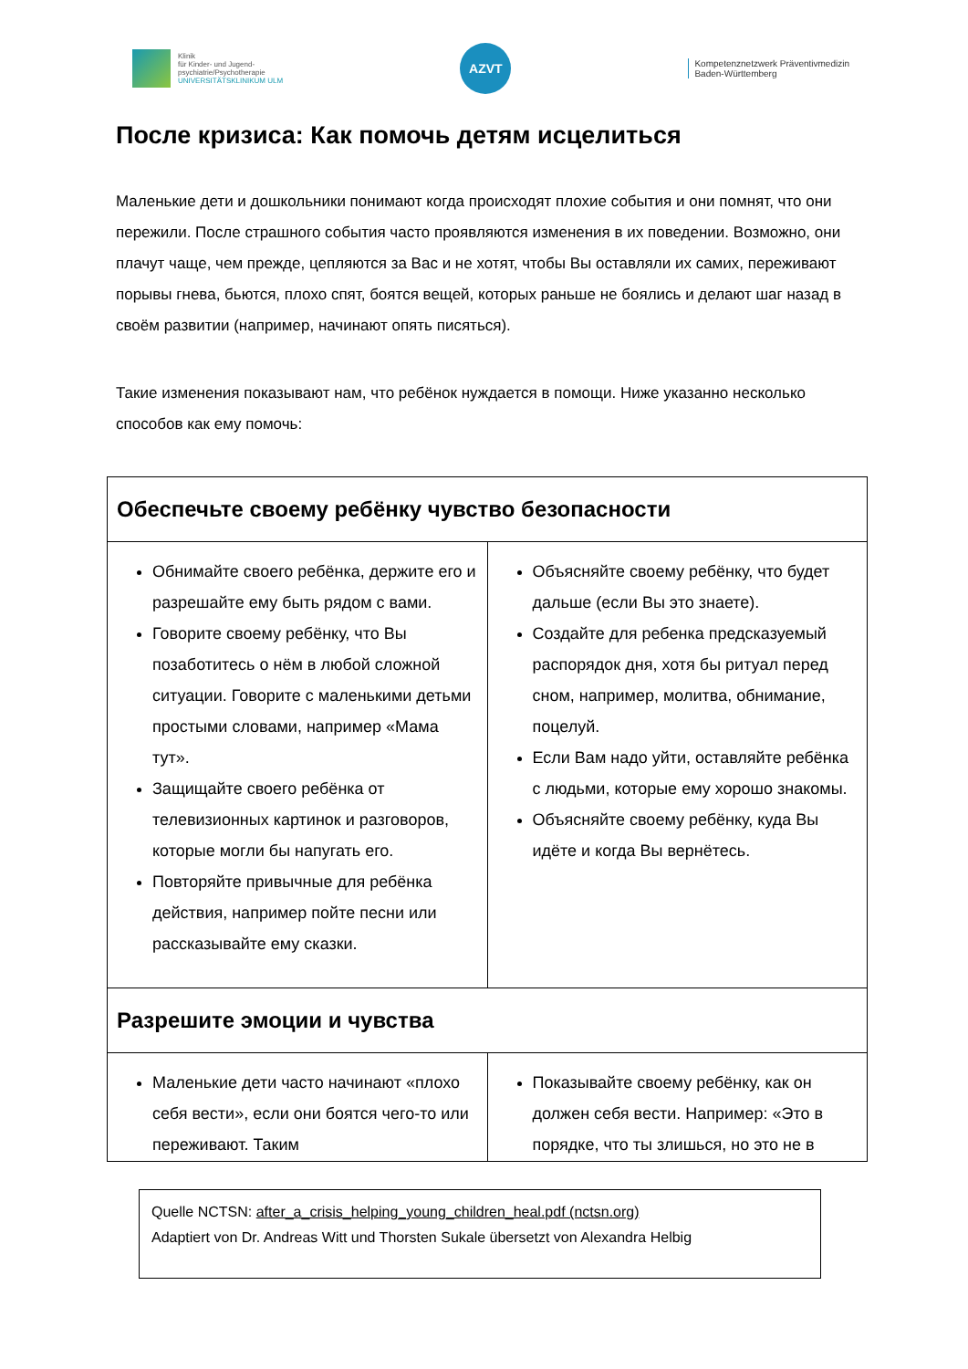Klinik
für Kinder- und Jugend-
psychiatrie/Psychotherapie
UNIVERSITÄTSKLINIKUM ULM
AZVT
Kompetenznetzwerk Präventivmedizin
Baden-Württemberg
После кризиса: Как помочь детям исцелиться
Маленькие дети и дошкольники понимают когда происходят плохие события и они помнят, что они пережили. После страшного события часто проявляются изменения в их поведении. Возможно, они плачут чаще, чем прежде, цепляются за Вас и не хотят, чтобы Вы оставляли их самих, переживают порывы гнева, бьются, плохо спят, боятся вещей, которых раньше не боялись и делают шаг назад в своём развитии (например, начинают опять писяться).
Такие изменения показывают нам, что ребёнок нуждается в помощи. Ниже указанно несколько способов как ему помочь:
| Обеспечьте своему ребёнку чувство безопасности | |
| Обнимайте своего ребёнка, держите его и разрешайте ему быть рядом с вами. Говорите своему ребёнку, что Вы позаботитесь о нём в любой сложной ситуации. Говорите с маленькими детьми простыми словами, например «Мама тут». Защищайте своего ребёнка от телевизионных картинок и разговоров, которые могли бы напугать его. Повторяйте привычные для ребёнка действия, например пойте песни или рассказывайте ему сказки. | Объясняйте своему ребёнку, что будет дальше (если Вы это знаете). Создайте для ребенка предсказуемый распорядок дня, хотя бы ритуал перед сном, например, молитва, обнимание, поцелуй. Если Вам надо уйти, оставляйте ребёнка с людьми, которые ему хорошо знакомы. Объясняйте своему ребёнку, куда Вы идёте и когда Вы вернётесь. |
| Разрешите эмоции и чувства | |
| Маленькие дети часто начинают «плохо себя вести», если они боятся чего-то или переживают. Таким | Показывайте своему ребёнку, как он должен себя вести. Например: «Это в порядке, что ты злишься, но это не в |
Quelle NCTSN: after_a_crisis_helping_young_children_heal.pdf (nctsn.org)
Adaptiert von Dr. Andreas Witt und Thorsten Sukale übersetzt von Alexandra Helbig